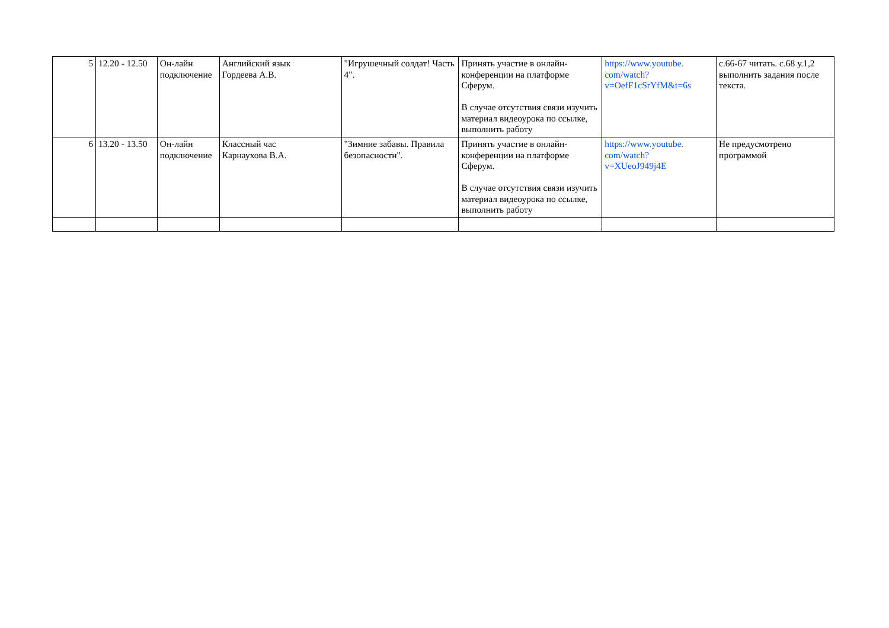| 5 | 12.20 - 12.50 | Он-лайн подключение | Английский язык Гордеева А.В. | "Игрушечный солдат! Часть 4". | Принять участие в онлайн-конференции на платформе Сферум. В случае отсутствия связи изучить материал видеоурока по ссылке, выполнить работу | https://www.youtube. com/watch? v=OefF1cSrYfM&t=6s | с.66-67 читать. с.68 у.1,2 выполнить задания после текста. |
| 6 | 13.20 - 13.50 | Он-лайн подключение | Классный час Карнаухова В.А. | "Зимние забавы. Правила безопасности". | Принять участие в онлайн-конференции на платформе Сферум. В случае отсутствия связи изучить материал видеоурока по ссылке, выполнить работу | https://www.youtube. com/watch? v=XUeoJ949j4E | Не предусмотрено программой |